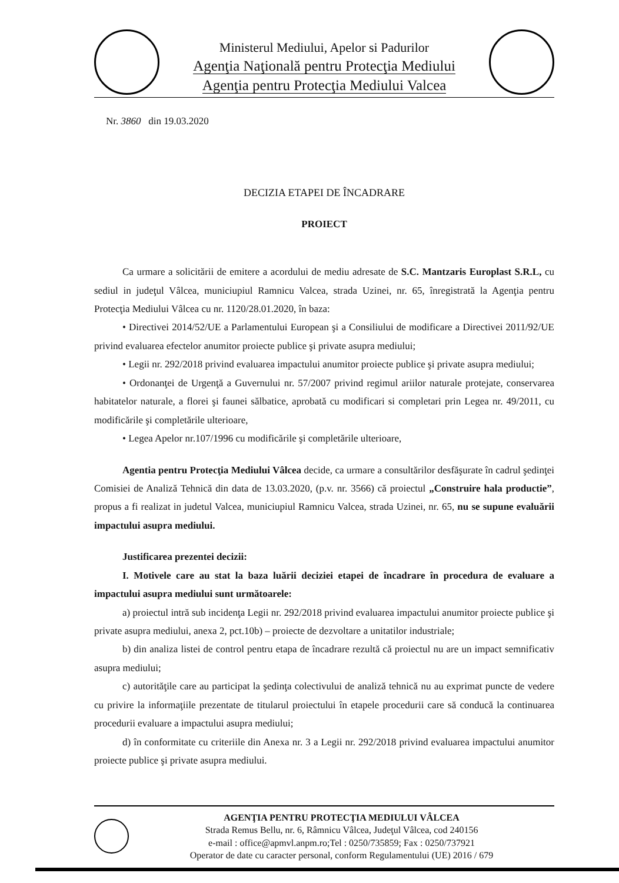Ministerul Mediului, Apelor si Padurilor
Agenţia Naţională pentru Protecţia Mediului
Agenţia pentru Protecţia Mediului Valcea
Nr. 3860 din 19.03.2020
DECIZIA ETAPEI DE ÎNCADRARE
PROIECT
Ca urmare a solicitării de emitere a acordului de mediu adresate de S.C. Mantzaris Europlast S.R.L, cu sediul in judeţul Vâlcea, municiupiul Ramnicu Valcea, strada Uzinei, nr. 65, înregistrată la Agenţia pentru Protecţia Mediului Vâlcea cu nr. 1120/28.01.2020, în baza:
• Directivei 2014/52/UE a Parlamentului European şi a Consiliului de modificare a Directivei 2011/92/UE privind evaluarea efectelor anumitor proiecte publice şi private asupra mediului;
• Legii nr. 292/2018 privind evaluarea impactului anumitor proiecte publice şi private asupra mediului;
• Ordonanţei de Urgenţă a Guvernului nr. 57/2007 privind regimul ariilor naturale protejate, conservarea habitatelor naturale, a florei şi faunei sălbatice, aprobată cu modificari si completari prin Legea nr. 49/2011, cu modificările şi completările ulterioare,
• Legea Apelor nr.107/1996 cu modificările şi completările ulterioare,
Agentia pentru Protecţia Mediului Vâlcea decide, ca urmare a consultărilor desfăşurate în cadrul şedinţei Comisiei de Analiză Tehnică din data de 13.03.2020, (p.v. nr. 3566) că proiectul „Construire hala productie”, propus a fi realizat in judetul Valcea, municiupiul Ramnicu Valcea, strada Uzinei, nr. 65, nu se supune evaluării impactului asupra mediului.
Justificarea prezentei decizii:
I. Motivele care au stat la baza luării deciziei etapei de încadrare în procedura de evaluare a impactului asupra mediului sunt următoarele:
a) proiectul intră sub incidenţa Legii nr. 292/2018 privind evaluarea impactului anumitor proiecte publice şi private asupra mediului, anexa 2, pct.10b) – proiecte de dezvoltare a unitatilor industriale;
b) din analiza listei de control pentru etapa de încadrare rezultă că proiectul nu are un impact semnificativ asupra mediului;
c) autorităţile care au participat la şedinţa colectivului de analiză tehnică nu au exprimat puncte de vedere cu privire la informaţiile prezentate de titularul proiectului în etapele procedurii care să conducă la continuarea procedurii evaluare a impactului asupra mediului;
d) în conformitate cu criteriile din Anexa nr. 3 a Legii nr. 292/2018 privind evaluarea impactului anumitor proiecte publice şi private asupra mediului.
AGENŢIA PENTRU PROTECŢIA MEDIULUI VÂLCEA
Strada Remus Bellu, nr. 6, Râmnicu Vâlcea, Judeţul Vâlcea, cod 240156
e-mail : office@apmvl.anpm.ro;Tel : 0250/735859; Fax : 0250/737921
Operator de date cu caracter personal, conform Regulamentului (UE) 2016 / 679